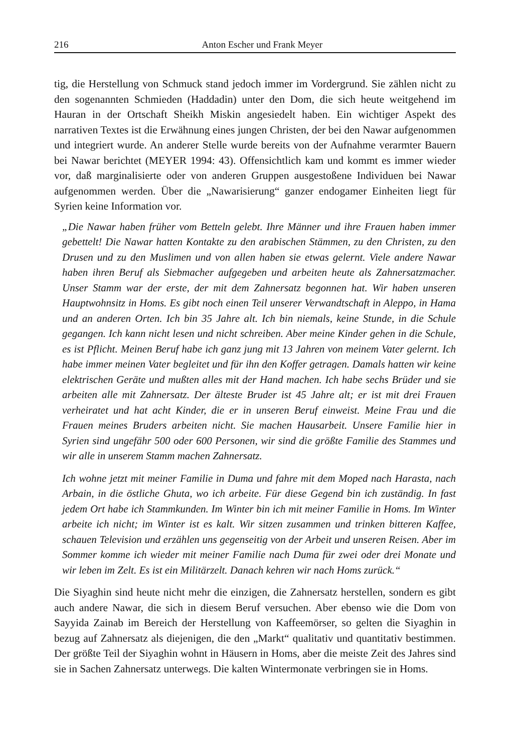216 Anton Escher und Frank Meyer
tig, die Herstellung von Schmuck stand jedoch immer im Vordergrund. Sie zählen nicht zu den sogenannten Schmieden (Haddadin) unter den Dom, die sich heute weitgehend im Hauran in der Ortschaft Sheikh Miskin angesiedelt haben. Ein wichtiger Aspekt des narrativen Textes ist die Erwähnung eines jungen Christen, der bei den Nawar aufgenommen und integriert wurde. An anderer Stelle wurde bereits von der Aufnahme verarmter Bauern bei Nawar berichtet (MEYER 1994: 43). Offensichtlich kam und kommt es immer wieder vor, daß marginalisierte oder von anderen Gruppen ausgestoßene Individuen bei Nawar aufgenommen werden. Über die „Nawarisierung“ ganzer endogamer Einheiten liegt für Syrien keine Information vor.
„Die Nawar haben früher vom Betteln gelebt. Ihre Männer und ihre Frauen haben immer gebettelt! Die Nawar hatten Kontakte zu den arabischen Stämmen, zu den Christen, zu den Drusen und zu den Muslimen und von allen haben sie etwas gelernt. Viele andere Nawar haben ihren Beruf als Siebmacher aufgegeben und arbeiten heute als Zahnersatzmacher. Unser Stamm war der erste, der mit dem Zahnersatz begonnen hat. Wir haben unseren Hauptwohnsitz in Homs. Es gibt noch einen Teil unserer Verwandtschaft in Aleppo, in Hama und an anderen Orten. Ich bin 35 Jahre alt. Ich bin niemals, keine Stunde, in die Schule gegangen. Ich kann nicht lesen und nicht schreiben. Aber meine Kinder gehen in die Schule, es ist Pflicht. Meinen Beruf habe ich ganz jung mit 13 Jahren von meinem Vater gelernt. Ich habe immer meinen Vater begleitet und für ihn den Koffer getragen. Damals hatten wir keine elektrischen Geräte und mußten alles mit der Hand machen. Ich habe sechs Brüder und sie arbeiten alle mit Zahnersatz. Der älteste Bruder ist 45 Jahre alt; er ist mit drei Frauen verheiratet und hat acht Kinder, die er in unseren Beruf einweist. Meine Frau und die Frauen meines Bruders arbeiten nicht. Sie machen Hausarbeit. Unsere Familie hier in Syrien sind ungefähr 500 oder 600 Personen, wir sind die größte Familie des Stammes und wir alle in unserem Stamm machen Zahnersatz.
Ich wohne jetzt mit meiner Familie in Duma und fahre mit dem Moped nach Harasta, nach Arbain, in die östliche Ghuta, wo ich arbeite. Für diese Gegend bin ich zuständig. In fast jedem Ort habe ich Stammkunden. Im Winter bin ich mit meiner Familie in Homs. Im Winter arbeite ich nicht; im Winter ist es kalt. Wir sitzen zusammen und trinken bitteren Kaffee, schauen Television und erzählen uns gegenseitig von der Arbeit und unseren Reisen. Aber im Sommer komme ich wieder mit meiner Familie nach Duma für zwei oder drei Monate und wir leben im Zelt. Es ist ein Militärzelt. Danach kehren wir nach Homs zurück.“
Die Siyaghin sind heute nicht mehr die einzigen, die Zahnersatz herstellen, sondern es gibt auch andere Nawar, die sich in diesem Beruf versuchen. Aber ebenso wie die Dom von Sayyida Zainab im Bereich der Herstellung von Kaffeemörser, so gelten die Siyaghin in bezug auf Zahnersatz als diejenigen, die den „Markt“ qualitativ und quantitativ bestimmen. Der größte Teil der Siyaghin wohnt in Häusern in Homs, aber die meiste Zeit des Jahres sind sie in Sachen Zahnersatz unterwegs. Die kalten Wintermonate verbringen sie in Homs.